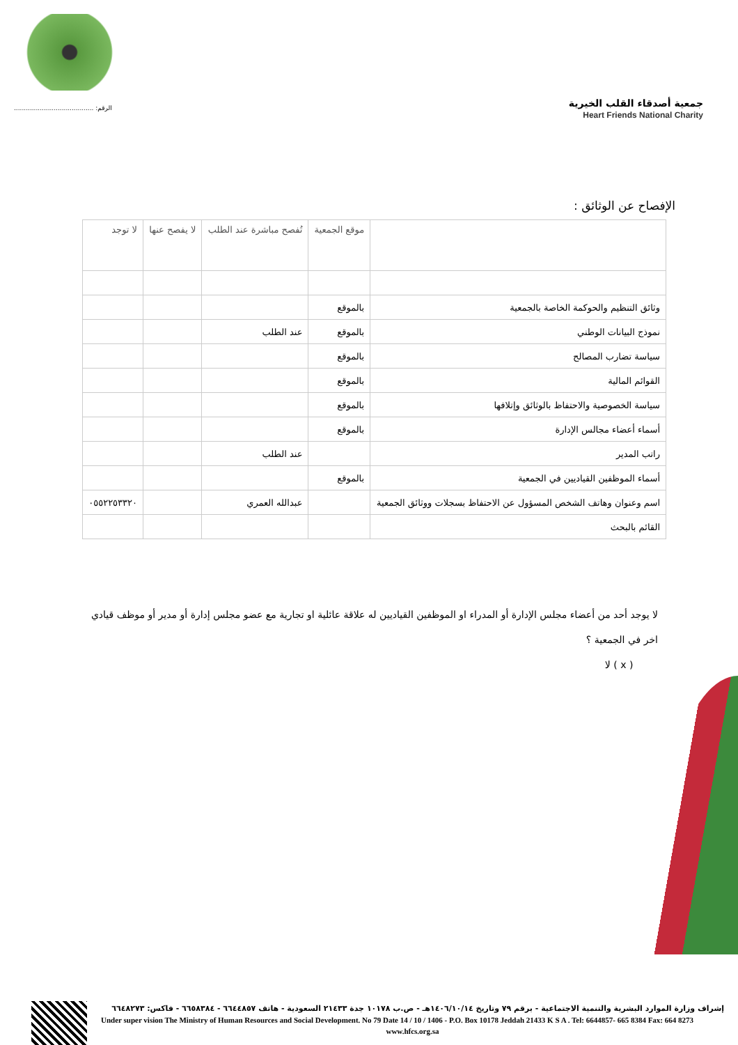........................................ :الرقم
جمعية أصدقاء القلب الخيرية
Heart Friends National Charity
الإفصاح عن الوثائق :
| | موقع الجمعية | تُفصح مباشرة عند الطلب | لا يفصح عنها | لا توجد |
| --- | --- | --- | --- | --- |
| وثائق التنظيم والحوكمة الخاصة بالجمعية | بالموقع | | | |
| نموذج البيانات الوطني | بالموقع | عند الطلب | | |
| سياسة تضارب المصالح | بالموقع | | | |
| القوائم المالية | بالموقع | | | |
| سياسة الخصوصية والاحتفاظ بالوثائق وإتلافها | بالموقع | | | |
| أسماء أعضاء مجالس الإدارة | بالموقع | | | |
| راتب المدير | | عند الطلب | | |
| أسماء الموظفين القياديين في الجمعية | بالموقع | | | |
| اسم وعنوان وهاتف الشخص المسؤول عن الاحتفاظ بسجلات ووثائق الجمعية | | عبدالله العمري | | ٠٥٥٢٢٥٣٣٢٠ |
| القائم بالبحث | | | | |
لا يوجد أحد من أعضاء مجلس الإدارة أو المدراء او الموظفين القياديين له علاقة عائلية او تجارية مع عضو مجلس إدارة أو مدير أو موظف قيادي اخر في الجمعية ؟
( x ) لا
إشراف وزارة الموارد البشرية والتنمية الاجتماعية - برقم ٧٩ وتاريخ ١٤٠٦/١٠/١٤هـ - ص.ب ١٠١٧٨ جدة ٢١٤٣٣ السعودية - هاتف ٦٦٤٤٨٥٧ - ٦٦٥٨٣٨٤ - فاكس: ٦٦٤٨٢٧٣
Under super vision The Ministry of Human Resources and Social Development. No 79 Date 14 / 10 / 1406 - P.O. Box 10178 Jeddah 21433 K S A . Tel: 6644857- 665 8384 Fax: 664 8273
www.hfcs.org.sa